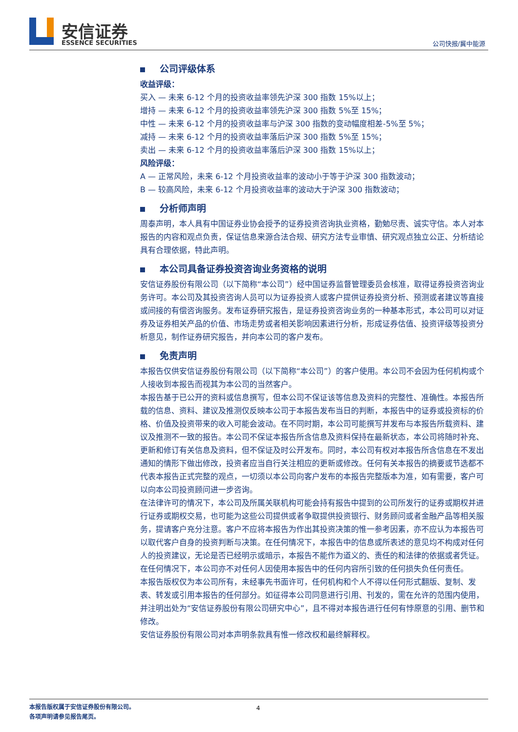安信证券
ESSENCE SECURITIES 公司快报/冀中能源
公司评级体系
收益评级：
买入 — 未来 6-12 个月的投资收益率领先沪深 300 指数 15%以上；
增持 — 未来 6-12 个月的投资收益率领先沪深 300 指数 5%至 15%；
中性 — 未来 6-12 个月的投资收益率与沪深 300 指数的变动幅度相差-5%至 5%；
减持 — 未来 6-12 个月的投资收益率落后沪深 300 指数 5%至 15%；
卖出 — 未来 6-12 个月的投资收益率落后沪深 300 指数 15%以上；
风险评级：
A — 正常风险，未来 6-12 个月投资收益率的波动小于等于沪深 300 指数波动；
B — 较高风险，未来 6-12 个月投资收益率的波动大于沪深 300 指数波动；
分析师声明
周泰声明，本人具有中国证券业协会授予的证券投资咨询执业资格，勤勉尽责、诚实守信。本人对本报告的内容和观点负责，保证信息来源合法合规、研究方法专业审慎、研究观点独立公正、分析结论具有合理依据，特此声明。
本公司具备证券投资咨询业务资格的说明
安信证券股份有限公司（以下简称“本公司”）经中国证券监督管理委员会核准，取得证券投资咨询业务许可。本公司及其投资咨询人员可以为证券投资人或客户提供证券投资分析、预测或者建议等直接或间接的有偿咨询服务。发布证券研究报告，是证券投资咨询业务的一种基本形式，本公司可以对证券及证券相关产品的价值、市场走势或者相关影响因素进行分析，形成证券估值、投资评级等投资分析意见，制作证券研究报告，并向本公司的客户发布。
免责声明
本报告仅供安信证券股份有限公司（以下简称“本公司”）的客户使用。本公司不会因为任何机构或个人接收到本报告而视其为本公司的当然客户。
本报告基于已公开的资料或信息撰写，但本公司不保证该等信息及资料的完整性、准确性。本报告所载的信息、资料、建议及推测仅反映本公司于本报告发布当日的判断，本报告中的证券或投资标的价格、价值及投资带来的收入可能会波动。在不同时期，本公司可能撰写并发布与本报告所载资料、建议及推测不一致的报告。本公司不保证本报告所含信息及资料保持在最新状态，本公司将随时补充、更新和修订有关信息及资料，但不保证及时公开发布。同时，本公司有权对本报告所含信息在不发出通知的情形下做出修改，投资者应当自行关注相应的更新或修改。任何有关本报告的摘要或节选都不代表本报告正式完整的观点，一切须以本公司向客户发布的本报告完整版本为准，如有需要，客户可以向本公司投资顾问进一步咨询。
在法律许可的情况下，本公司及所属关联机构可能会持有报告中提到的公司所发行的证券或期权并进行证券或期权交易，也可能为这些公司提供或者争取提供投资银行、财务顾问或者金融产品等相关服务，提请客户充分注意。客户不应将本报告为作出其投资决策的惟一参考因素，亦不应认为本报告可以取代客户自身的投资判断与决策。在任何情况下，本报告中的信息或所表述的意见均不构成对任何人的投资建议，无论是否已经明示或暗示，本报告不能作为道义的、责任的和法律的依据或者凭证。在任何情况下，本公司亦不对任何人因使用本报告中的任何内容所引致的任何损失负任何责任。
本报告版权仅为本公司所有，未经事先书面许可，任何机构和个人不得以任何形式翻版、复制、发表、转发或引用本报告的任何部分。如征得本公司同意进行引用、刊发的，需在允许的范围内使用，并注明出处为“安信证券股份有限公司研究中心”，且不得对本报告进行任何有悖原意的引用、删节和修改。
安信证券股份有限公司对本声明条款具有惟一修改权和最终解释权。
4 本报告版权属于安信证券股份有限公司。
各项声明请参见报告尾页。